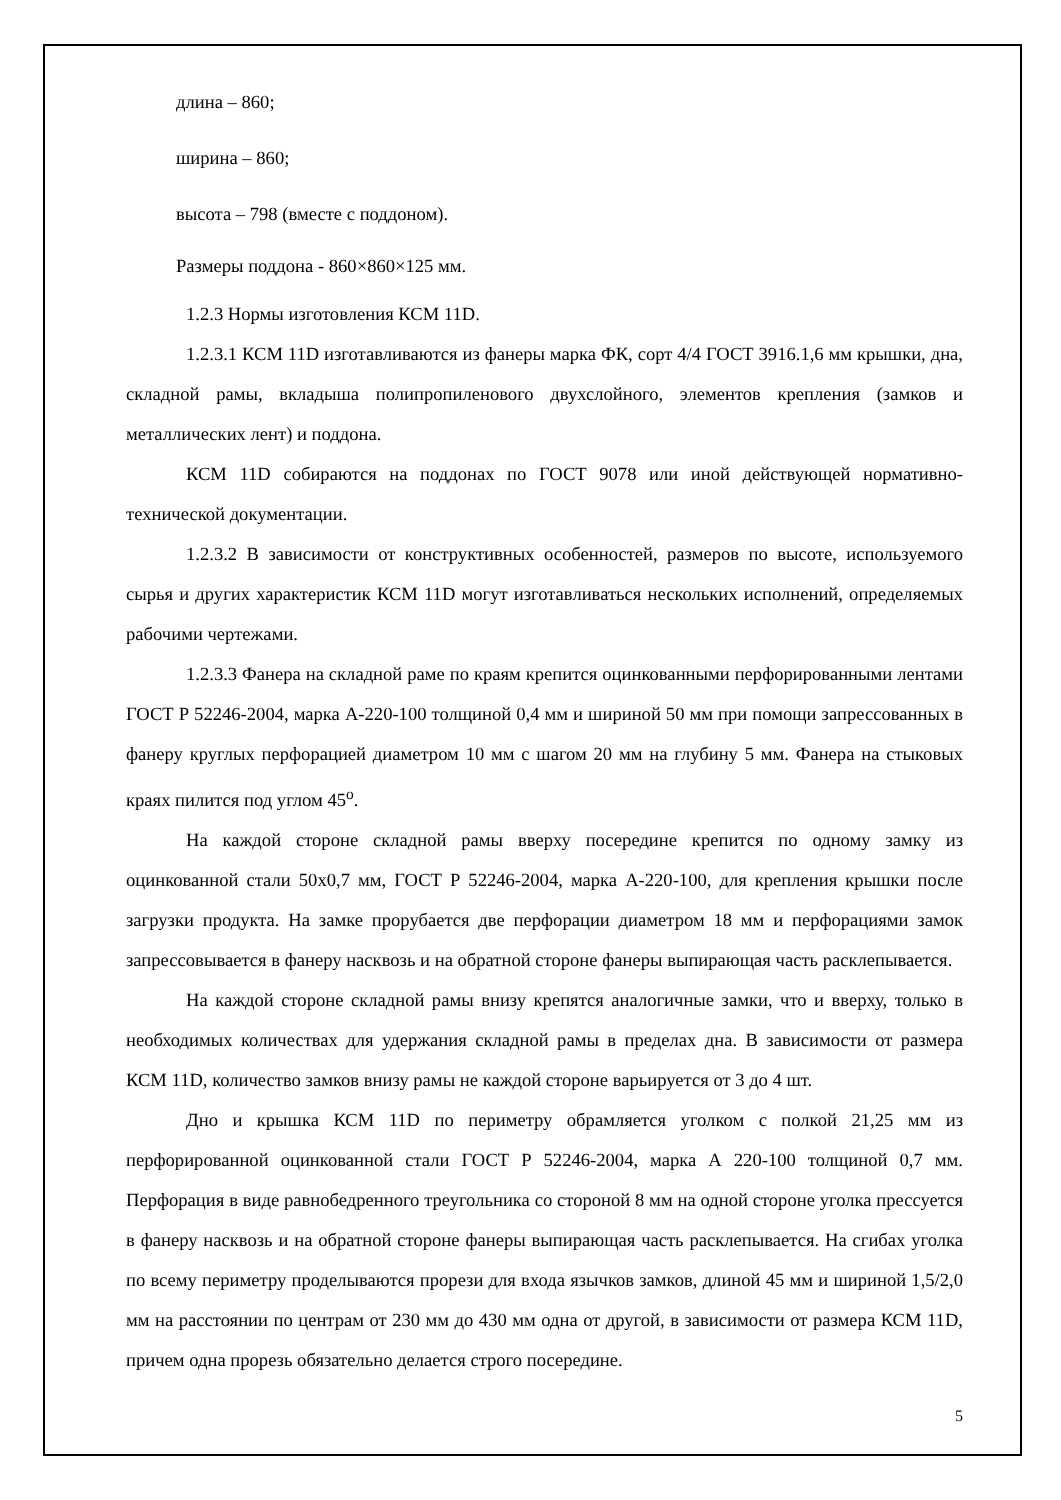длина – 860;
ширина – 860;
высота – 798 (вместе с поддоном).
Размеры поддона - 860×860×125 мм.
1.2.3 Нормы изготовления КСМ 11D.
1.2.3.1 КСМ 11D изготавливаются из фанеры марка ФК, сорт 4/4 ГОСТ 3916.1,6 мм крышки, дна, складной рамы, вкладыша полипропиленового двухслойного, элементов крепления (замков и металлических лент) и поддона.
КСМ 11D собираются на поддонах по ГОСТ 9078 или иной действующей нормативно-технической документации.
1.2.3.2 В зависимости от конструктивных особенностей, размеров по высоте, используемого сырья и других характеристик КСМ 11D могут изготавливаться нескольких исполнений, определяемых рабочими чертежами.
1.2.3.3 Фанера на складной раме по краям крепится оцинкованными перфорированными лентами ГОСТ Р 52246-2004, марка А-220-100 толщиной 0,4 мм и шириной 50 мм при помощи запрессованных в фанеру круглых перфорацией диаметром 10 мм с шагом 20 мм на глубину 5 мм. Фанера на стыковых краях пилится под углом 45<sup>о</sup>.
На каждой стороне складной рамы вверху посередине крепится по одному замку из оцинкованной стали 50х0,7 мм, ГОСТ Р 52246-2004, марка А-220-100, для крепления крышки после загрузки продукта. На замке прорубается две перфорации диаметром 18 мм и перфорациями замок запрессовывается в фанеру насквозь и на обратной стороне фанеры выпирающая часть расклепывается.
На каждой стороне складной рамы внизу крепятся аналогичные замки, что и вверху, только в необходимых количествах для удержания складной рамы в пределах дна. В зависимости от размера КСМ 11D, количество замков внизу рамы не каждой стороне варьируется от 3 до 4 шт.
Дно и крышка КСМ 11D по периметру обрамляется уголком с полкой 21,25 мм из перфорированной оцинкованной стали ГОСТ Р 52246-2004, марка А 220-100 толщиной 0,7 мм. Перфорация в виде равнобедренного треугольника со стороной 8 мм на одной стороне уголка прессуется в фанеру насквозь и на обратной стороне фанеры выпирающая часть расклепывается. На сгибах уголка по всему периметру проделываются прорези для входа язычков замков, длиной 45 мм и шириной 1,5/2,0 мм на расстоянии по центрам от 230 мм до 430 мм одна от другой, в зависимости от размера КСМ 11D, причем одна прорезь обязательно делается строго посередине.
5